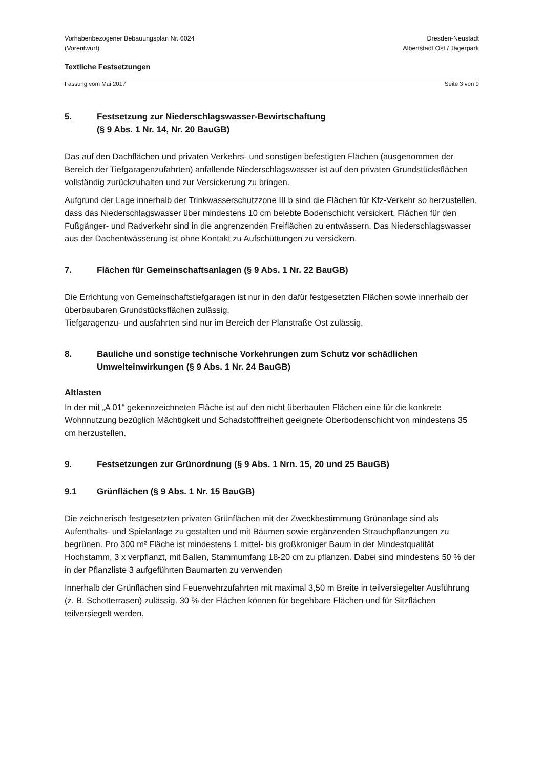Vorhabenbezogener Bebauungsplan Nr. 6024
(Vorentwurf)
Dresden-Neustadt
Albertstadt Ost / Jägerpark
Textliche Festsetzungen
Fassung vom Mai 2017 Seite 3 von 9
5. Festsetzung zur Niederschlagswasser-Bewirtschaftung
(§ 9 Abs. 1 Nr. 14, Nr. 20 BauGB)
Das auf den Dachflächen und privaten Verkehrs- und sonstigen befestigten Flächen (ausgenommen der Bereich der Tiefgaragenzufahrten) anfallende Niederschlagswasser ist auf den privaten Grundstücksflächen vollständig zurückzuhalten und zur Versickerung zu bringen.
Aufgrund der Lage innerhalb der Trinkwasserschutzzone III b sind die Flächen für Kfz-Verkehr so herzustellen, dass das Niederschlagswasser über mindestens 10 cm belebte Bodenschicht versickert. Flächen für den Fußgänger- und Radverkehr sind in die angrenzenden Freiflächen zu entwässern. Das Niederschlagswasser aus der Dachentwässerung ist ohne Kontakt zu Aufschüttungen zu versickern.
7. Flächen für Gemeinschaftsanlagen (§ 9 Abs. 1 Nr. 22 BauGB)
Die Errichtung von Gemeinschaftstiefgaragen ist nur in den dafür festgesetzten Flächen sowie innerhalb der überbaubaren Grundstücksflächen zulässig.
Tiefgaragenzu- und ausfahrten sind nur im Bereich der Planstraße Ost zulässig.
8. Bauliche und sonstige technische Vorkehrungen zum Schutz vor schädlichen Umwelteinwirkungen (§ 9 Abs. 1 Nr. 24 BauGB)
Altlasten
In der mit „A 01“ gekennzeichneten Fläche ist auf den nicht überbauten Flächen eine für die konkrete Wohnnutzung bezüglich Mächtigkeit und Schadstofffreiheit geeignete Oberbodenschicht von mindestens 35 cm herzustellen.
9. Festsetzungen zur Grünordnung (§ 9 Abs. 1 Nrn. 15, 20 und 25 BauGB)
9.1 Grünflächen (§ 9 Abs. 1 Nr. 15 BauGB)
Die zeichnerisch festgesetzten privaten Grünflächen mit der Zweckbestimmung Grünanlage sind als Aufenthalts- und Spielanlage zu gestalten und mit Bäumen sowie ergänzenden Strauchpflanzungen zu begrünen. Pro 300 m² Fläche ist mindestens 1 mittel- bis großkroniger Baum in der Mindestqualität Hochstamm, 3 x verpflanzt, mit Ballen, Stammumfang 18-20 cm zu pflanzen. Dabei sind mindestens 50 % der in der Pflanzliste 3 aufgeführten Baumarten zu verwenden
Innerhalb der Grünflächen sind Feuerwehrzufahrten mit maximal 3,50 m Breite in teilversiegelter Ausführung (z. B. Schotterrasen) zulässig. 30 % der Flächen können für begehbare Flächen und für Sitzflächen teilversiegelt werden.